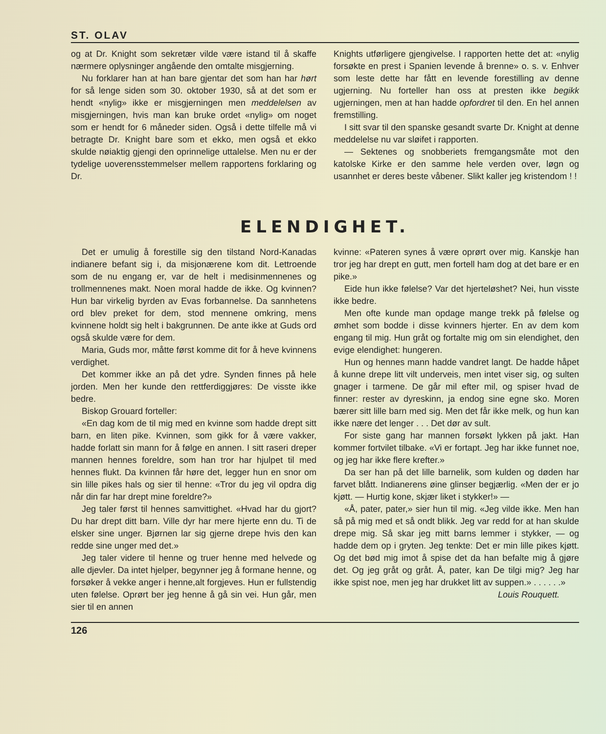ST. OLAV
og at Dr. Knight som sekretær vilde være istand til å skaffe nærmere oplysninger angående den omtalte misgjerning.
Nu forklarer han at han bare gjentar det som han har hørt for så lenge siden som 30. oktober 1930, så at det som er hendt «nylig» ikke er misgjerningen men meddelelsen av misgjerningen, hvis man kan bruke ordet «nylig» om noget som er hendt for 6 måneder siden. Også i dette tilfelle må vi betragte Dr. Knight bare som et ekko, men også et ekko skulde nøiaktig gjengi den oprinnelige uttalelse. Men nu er der tydelige uoverensstemmelser mellem rapportens forklaring og Dr.
Knights utførligere gjengivelse. I rapporten hette det at: «nylig forsøkte en prest i Spanien levende å brenne» o. s. v. Enhver som leste dette har fått en levende forestilling av denne ugjerning. Nu forteller han oss at presten ikke begikk ugjerningen, men at han hadde opfordret til den. En hel annen fremstilling.
I sitt svar til den spanske gesandt svarte Dr. Knight at denne meddelelse nu var sløifet i rapporten.
— Sektenes og snobberiets fremgangsmåte mot den katolske Kirke er den samme hele verden over, løgn og usannhet er deres beste våbener. Slikt kaller jeg kristendom ! !
ELENDIGHET.
Det er umulig å forestille sig den tilstand Nord-Kanadas indianere befant sig i, da misjonærene kom dit. Lettroende som de nu engang er, var de helt i medisinmennenes og trollmennenes makt. Noen moral hadde de ikke. Og kvinnen? Hun bar virkelig byrden av Evas forbannelse. Da sannhetens ord blev preket for dem, stod mennene omkring, mens kvinnene holdt sig helt i bakgrunnen. De ante ikke at Guds ord også skulde være for dem.
Maria, Guds mor, måtte først komme dit for å heve kvinnens verdighet.
Det kommer ikke an på det ydre. Synden finnes på hele jorden. Men her kunde den rettferdiggjøres: De visste ikke bedre.
Biskop Grouard forteller:
«En dag kom de til mig med en kvinne som hadde drept sitt barn, en liten pike. Kvinnen, som gikk for å være vakker, hadde forlatt sin mann for å følge en annen. I sitt raseri dreper mannen hennes foreldre, som han tror har hjulpet til med hennes flukt. Da kvinnen får høre det, legger hun en snor om sin lille pikes hals og sier til henne: «Tror du jeg vil opdra dig når din far har drept mine foreldre?»
Jeg taler først til hennes samvittighet. «Hvad har du gjort? Du har drept ditt barn. Ville dyr har mere hjerte enn du. Ti de elsker sine unger. Bjørnen lar sig gjerne drepe hvis den kan redde sine unger med det.»
Jeg taler videre til henne og truer henne med helvede og alle djevler. Da intet hjelper, begynner jeg å formane henne, og forsøker å vekke anger i henne,alt forgjeves. Hun er fullstendig uten følelse. Oprørt ber jeg henne å gå sin vei. Hun går, men sier til en annen
kvinne: «Pateren synes å være oprørt over mig. Kanskje han tror jeg har drept en gutt, men fortell ham dog at det bare er en pike.»
Eide hun ikke følelse? Var det hjerteløshet? Nei, hun visste ikke bedre.
Men ofte kunde man opdage mange trekk på følelse og ømhet som bodde i disse kvinners hjerter. En av dem kom engang til mig. Hun gråt og fortalte mig om sin elendighet, den evige elendighet: hungeren.
Hun og hennes mann hadde vandret langt. De hadde håpet å kunne drepe litt vilt underveis, men intet viser sig, og sulten gnager i tarmene. De går mil efter mil, og spiser hvad de finner: rester av dyreskinn, ja endog sine egne sko. Moren bærer sitt lille barn med sig. Men det får ikke melk, og hun kan ikke nære det lenger . . . Det dør av sult.
For siste gang har mannen forsøkt lykken på jakt. Han kommer fortvilet tilbake. «Vi er fortapt. Jeg har ikke funnet noe, og jeg har ikke flere krefter.»
Da ser han på det lille barnelik, som kulden og døden har farvet blått. Indianerens øine glinser begjærlig. «Men der er jo kjøtt. — Hurtig kone, skjær liket i stykker!» —
«Å, pater, pater,» sier hun til mig. «Jeg vilde ikke. Men han så på mig med et så ondt blikk. Jeg var redd for at han skulde drepe mig. Så skar jeg mitt barns lemmer i stykker, — og hadde dem op i gryten. Jeg tenkte: Det er min lille pikes kjøtt. Og det bød mig imot å spise det da han befalte mig å gjøre det. Og jeg gråt og gråt. Å, pater, kan De tilgi mig? Jeg har ikke spist noe, men jeg har drukket litt av suppen.» . . . . . .»
Louis Rouquett.
126